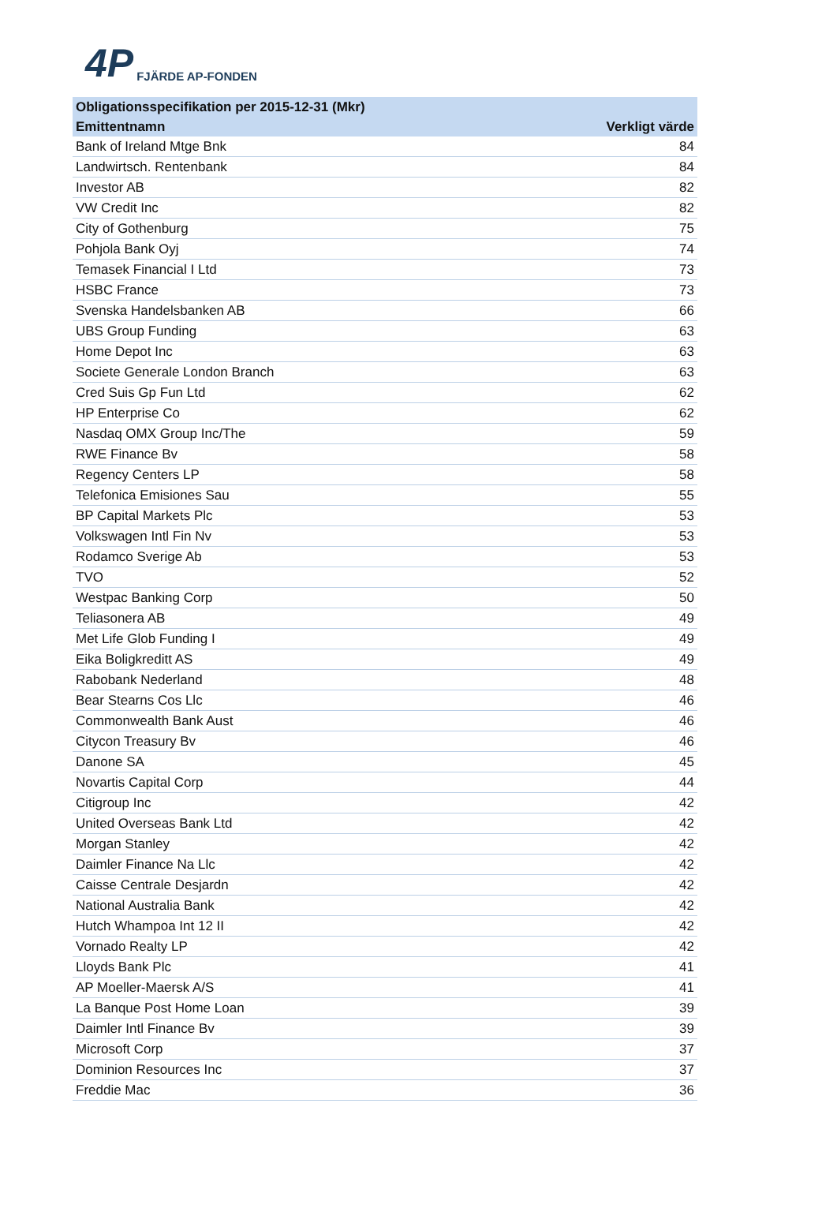4P FJÄRDE AP-FONDEN
| Obligationsspecifikation per 2015-12-31 (Mkr) | |
| --- | --- |
| Emittentnamn | Verkligt värde |
| Bank of Ireland Mtge Bnk | 84 |
| Landwirtsch. Rentenbank | 84 |
| Investor AB | 82 |
| VW Credit Inc | 82 |
| City of Gothenburg | 75 |
| Pohjola Bank Oyj | 74 |
| Temasek Financial I Ltd | 73 |
| HSBC France | 73 |
| Svenska Handelsbanken AB | 66 |
| UBS Group Funding | 63 |
| Home Depot Inc | 63 |
| Societe Generale London Branch | 63 |
| Cred Suis Gp Fun Ltd | 62 |
| HP Enterprise Co | 62 |
| Nasdaq OMX Group Inc/The | 59 |
| RWE Finance Bv | 58 |
| Regency Centers LP | 58 |
| Telefonica Emisiones Sau | 55 |
| BP Capital Markets Plc | 53 |
| Volkswagen Intl Fin Nv | 53 |
| Rodamco Sverige Ab | 53 |
| TVO | 52 |
| Westpac Banking Corp | 50 |
| Teliasonera AB | 49 |
| Met Life Glob Funding I | 49 |
| Eika Boligkreditt AS | 49 |
| Rabobank Nederland | 48 |
| Bear Stearns Cos Llc | 46 |
| Commonwealth Bank Aust | 46 |
| Citycon Treasury Bv | 46 |
| Danone SA | 45 |
| Novartis Capital Corp | 44 |
| Citigroup Inc | 42 |
| United Overseas Bank Ltd | 42 |
| Morgan Stanley | 42 |
| Daimler Finance Na Llc | 42 |
| Caisse Centrale Desjardn | 42 |
| National Australia Bank | 42 |
| Hutch Whampoa Int 12 II | 42 |
| Vornado Realty LP | 42 |
| Lloyds Bank Plc | 41 |
| AP Moeller-Maersk A/S | 41 |
| La Banque Post Home Loan | 39 |
| Daimler Intl Finance Bv | 39 |
| Microsoft Corp | 37 |
| Dominion Resources Inc | 37 |
| Freddie Mac | 36 |